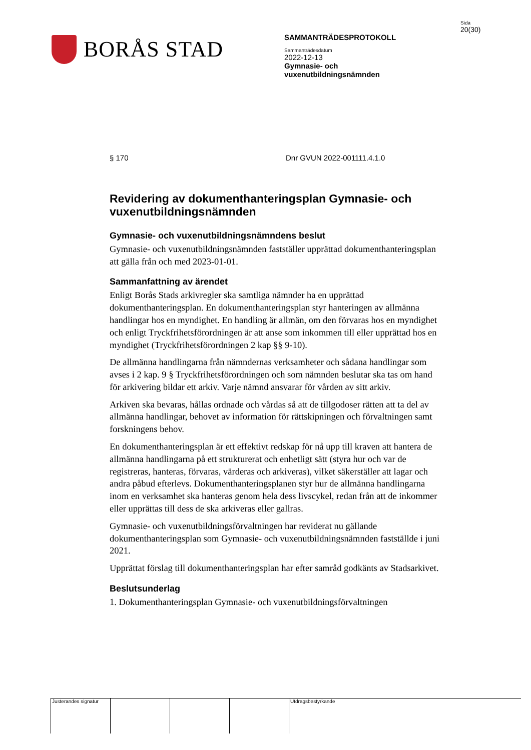BORÅS STAD
SAMMANTRÄDESPROTOKOLL
Sammanträdesdatum
2022-12-13
Gymnasie- och
vuxenutbildningsnämnden
Sida
20(30)
§ 170 Dnr GVUN 2022-001111.4.1.0
Revidering av dokumenthanteringsplan Gymnasie- och vuxenutbildningsnämnden
Gymnasie- och vuxenutbildningsnämndens beslut
Gymnasie- och vuxenutbildningsnämnden fastställer upprättad dokumenthanteringsplan att gälla från och med 2023-01-01.
Sammanfattning av ärendet
Enligt Borås Stads arkivregler ska samtliga nämnder ha en upprättad dokumenthanteringsplan. En dokumenthanteringsplan styr hanteringen av allmänna handlingar hos en myndighet. En handling är allmän, om den förvaras hos en myndighet och enligt Tryckfrihetsförordningen är att anse som inkommen till eller upprättad hos en myndighet (Tryckfrihetsförordningen 2 kap §§ 9-10).
De allmänna handlingarna från nämndernas verksamheter och sådana handlingar som avses i 2 kap. 9 § Tryckfrihetsförordningen och som nämnden beslutar ska tas om hand för arkivering bildar ett arkiv. Varje nämnd ansvarar för vården av sitt arkiv.
Arkiven ska bevaras, hållas ordnade och vårdas så att de tillgodoser rätten att ta del av allmänna handlingar, behovet av information för rättskipningen och förvaltningen samt forskningens behov.
En dokumenthanteringsplan är ett effektivt redskap för nå upp till kraven att hantera de allmänna handlingarna på ett strukturerat och enhetligt sätt (styra hur och var de registreras, hanteras, förvaras, värderas och arkiveras), vilket säkerställer att lagar och andra påbud efterlevs. Dokumenthanteringsplanen styr hur de allmänna handlingarna inom en verksamhet ska hanteras genom hela dess livscykel, redan från att de inkommer eller upprättas till dess de ska arkiveras eller gallras.
Gymnasie- och vuxenutbildningsförvaltningen har reviderat nu gällande dokumenthanteringsplan som Gymnasie- och vuxenutbildningsnämnden fastställde i juni 2021.
Upprättat förslag till dokumenthanteringsplan har efter samråd godkänts av Stadsarkivet.
Beslutsunderlag
1. Dokumenthanteringsplan Gymnasie- och vuxenutbildningsförvaltningen
Justerandes signatur
Utdragsbestyrkande